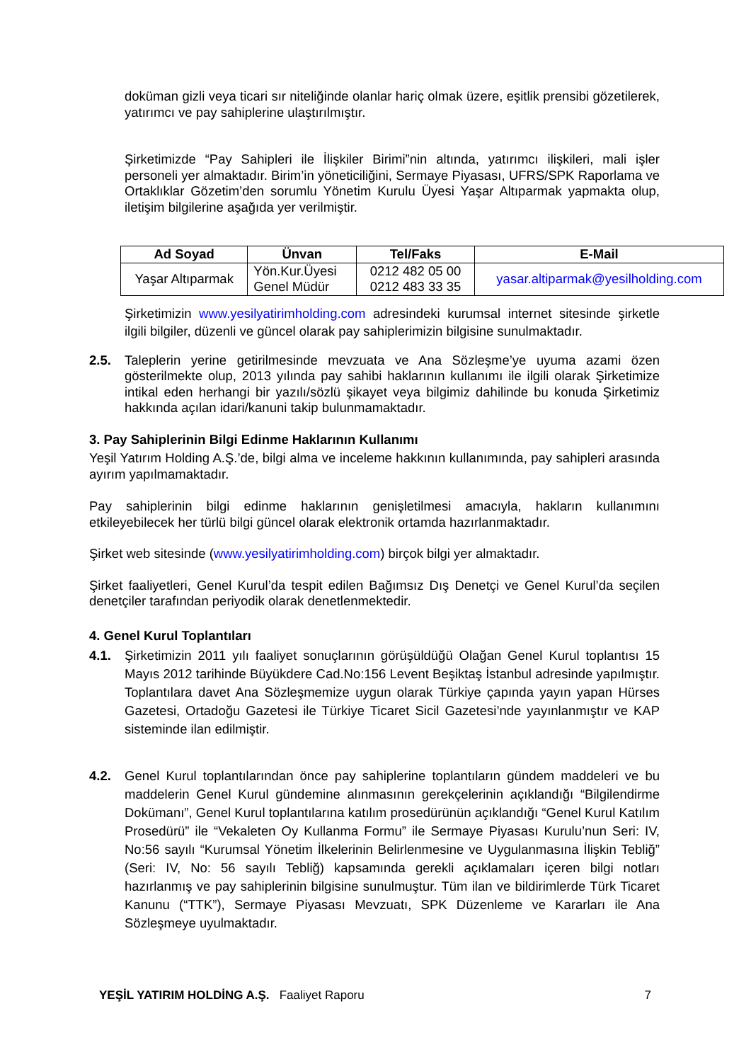doküman gizli veya ticari sır niteliğinde olanlar hariç olmak üzere, eşitlik prensibi gözetilerek, yatırımcı ve pay sahiplerine ulaştırılmıştır.
Şirketimizde “Pay Sahipleri ile İlişkiler Birimi”nin altında, yatırımcı ilişkileri, mali işler personeli yer almaktadır. Birim’in yöneticiliğini, Sermaye Piyasası, UFRS/SPK Raporlama ve Ortaklıklar Gözetim’den sorumlu Yönetim Kurulu Üyesi Yaşar Altıparmak yapmakta olup, iletişim bilgilerine aşağıda yer verilmiştir.
| Ad Soyad | Ünvan | Tel/Faks | E-Mail |
| --- | --- | --- | --- |
| Yaşar Altıparmak | Yön.Kur.Üyesi Genel Müdür | 0212 482 05 00 0212 483 33 35 | yasar.altiparmak@yesilholding.com |
Şirketimizin www.yesilyatirimholding.com adresindeki kurumsal internet sitesinde şirketle ilgili bilgiler, düzenli ve güncel olarak pay sahiplerimizin bilgisine sunulmaktadır.
2.5. Taleplerin yerine getirilmesinde mevzuata ve Ana Sözleşme’ye uyuma azami özen gösterilmekte olup, 2013 yılında pay sahibi haklarının kullanımı ile ilgili olarak Şirketimize intikal eden herhangi bir yazılı/sözlü şikayet veya bilgimiz dahilinde bu konuda Şirketimiz hakkında açılan idari/kanuni takip bulunmamaktadır.
3. Pay Sahiplerinin Bilgi Edinme Haklarının Kullanımı
Yeşil Yatırım Holding A.Ş.’de, bilgi alma ve inceleme hakkının kullanımında, pay sahipleri arasında ayırım yapılmamaktadır.
Pay sahiplerinin bilgi edinme haklarının genişletilmesi amacıyla, hakların kullanımını etkileyebilecek her türlü bilgi güncel olarak elektronik ortamda hazırlanmaktadır.
Şirket web sitesinde (www.yesilyatirimholding.com) birçok bilgi yer almaktadır.
Şirket faaliyetleri, Genel Kurul’da tespit edilen Bağımsız Dış Denetçi ve Genel Kurul’da seçilen denetçiler tarafından periyodik olarak denetlenmektedir.
4. Genel Kurul Toplantıları
4.1. Şirketimizin 2011 yılı faaliyet sonuçlarının görüşüldüğü Olağan Genel Kurul toplantısı 15 Mayıs 2012 tarihinde Büyükdere Cad.No:156 Levent Beşiktaş İstanbul adresinde yapılmıştır. Toplantılara davet Ana Sözleşmemize uygun olarak Türkiye çapında yayın yapan Hürses Gazetesi, Ortadoğu Gazetesi ile Türkiye Ticaret Sicil Gazetesi’nde yayınlanmıştır ve KAP sisteminde ilan edilmiştir.
4.2. Genel Kurul toplantılarından önce pay sahiplerine toplantıların gündem maddeleri ve bu maddelerin Genel Kurul gündemine alınmasının gerekçelerinin açıklandığı “Bilgilendirme Dokümanı”, Genel Kurul toplantılarına katılım prosedürünün açıklandığı “Genel Kurul Katılım Prosedürü” ile “Vekaleten Oy Kullanma Formu” ile Sermaye Piyasası Kurulu’nun Seri: IV, No:56 sayılı “Kurumsal Yönetim İlkelerinin Belirlenmesine ve Uygulanmasına İlişkin Tebliğ” (Seri: IV, No: 56 sayılı Tebliğ) kapsamında gerekli açıklamaları içeren bilgi notları hazırlanmış ve pay sahiplerinin bilgisine sunulmuştur. Tüm ilan ve bildirimlerde Türk Ticaret Kanunu (“TTK”), Sermaye Piyasası Mevzuatı, SPK Düzenleme ve Kararları ile Ana Sözleşmeye uyulmaktadır.
YEŞİL YATIRIM HOLDİNG A.Ş. Faaliyet Raporu 7